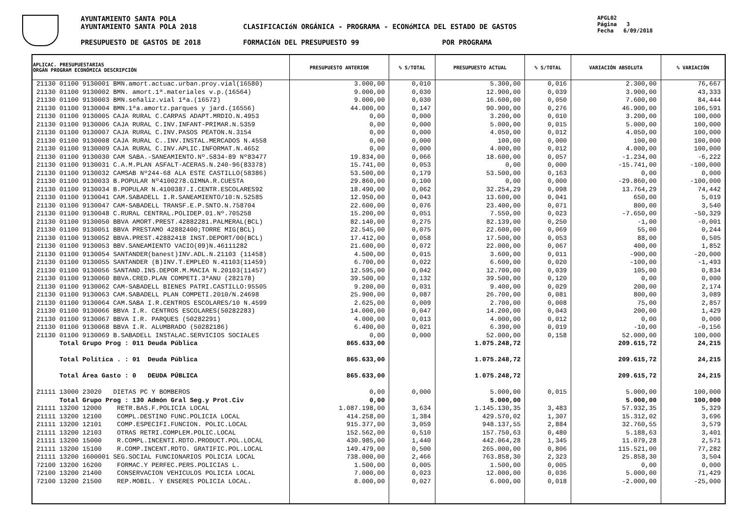AYUNTAMIENTO SANTA POLA
AYUNTAMIENTO SANTA POLA 2018
PRESUPUESTO DE GASTOS DE 2018
CLASIFICACIóN ORGÁNICA - PROGRAMA - ECONóMICA DEL ESTADO DE GASTOS
FORMACIóN DEL PRESUPUESTO 99 POR PROGRAMA
APGL02
Página 3
Fecha 6/09/2018
| APLICAC. PRESUPUESTARIAS ORGÁN PROGRAM ECONÓMICA DESCRIPCIÓN | PRESUPUESTO ANTERIOR | % S/TOTAL | PRESUPUESTO ACTUAL | % S/TOTAL | VARIACIÓN ABSOLUTA | % VARIACIÓN |
| --- | --- | --- | --- | --- | --- | --- |
| 21130 01100 9130001 BMN.amort.actuac.urban.proy.vial(16580) | 3.000,00 | 0,010 | 5.300,00 | 0,016 | 2.300,00 | 76,667 |
| 21130 01100 9130002 BMN. amort.1ª.materiales v.p.(16564) | 9.000,00 | 0,030 | 12.900,00 | 0,039 | 3.900,00 | 43,333 |
| 21130 01100 9130003 BMN.señaliz.vial 1ªa.(16572) | 9.000,00 | 0,030 | 16.600,00 | 0,050 | 7.600,00 | 84,444 |
| 21130 01100 9130004 BMN.1ªa.amortz.parques y jard.(16556) | 44.000,00 | 0,147 | 90.900,00 | 0,276 | 46.900,00 | 106,591 |
| 21130 01100 9130005 CAJA RURAL C.CARPAS ADAPT.MRDIO.N.4953 | 0,00 | 0,000 | 3.200,00 | 0,010 | 3.200,00 | 100,000 |
| 21130 01100 9130006 CAJA RURAL C.INV.INFANT-PRIMAR.N.5359 | 0,00 | 0,000 | 5.000,00 | 0,015 | 5.000,00 | 100,000 |
| 21130 01100 9130007 CAJA RURAL C.INV.PASOS PEATON.N.3154 | 0,00 | 0,000 | 4.050,00 | 0,012 | 4.050,00 | 100,000 |
| 21130 01100 9130008 CAJA RURAL C..INV.INSTAL.MERCADOS N.4558 | 0,00 | 0,000 | 100,00 | 0,000 | 100,00 | 100,000 |
| 21130 01100 9130009 CAJA RURAL C.INV.APLIC.INFORMAT.N.4652 | 0,00 | 0,000 | 4.000,00 | 0,012 | 4.000,00 | 100,000 |
| 21130 01100 9130030 CAM SABA.-SANEAMIENTO.Nº.5834-89 Nº83477 | 19.834,00 | 0,066 | 18.600,00 | 0,057 | -1.234,00 | -6,222 |
| 21130 01100 9130031 C.A.M.PLAN ASFALT-ACERAS.N.240-96(83378) | 15.741,00 | 0,053 | 0,00 | 0,000 | -15.741,00 | -100,000 |
| 21130 01100 9130032 CAMSAB Nº244-68 ALA ESTE CASTILLO(58386) | 53.500,00 | 0,179 | 53.500,00 | 0,163 | 0,00 | 0,000 |
| 21130 01100 9130033 B.POPULAR Nº4100278.GIMNA.R.CUESTA | 29.860,00 | 0,100 | 0,00 | 0,000 | -29.860,00 | -100,000 |
| 21130 01100 9130034 B.POPULAR N.4100387.I.CENTR.ESCOLARES92 | 18.490,00 | 0,062 | 32.254,29 | 0,098 | 13.764,29 | 74,442 |
| 21130 01100 9130041 CAM.SABADELL I.R.SANEAMIENTO/10:N.52585 | 12.950,00 | 0,043 | 13.600,00 | 0,041 | 650,00 | 5,019 |
| 21130 01100 9130047 CAM-SABADELL TRANSF.E.P.SNTO.N.758704 | 22.600,00 | 0,076 | 23.400,00 | 0,071 | 800,00 | 3,540 |
| 21130 01100 9130048 C.RURAL CENTRAL.POLIDEP.01.Nº.705258 | 15.200,00 | 0,051 | 7.550,00 | 0,023 | -7.650,00 | -50,329 |
| 21130 01100 9130050 BBVA AMORT.PREST.42882281.PALMERAL(BCL) | 82.140,00 | 0,275 | 82.139,00 | 0,250 | -1,00 | -0,001 |
| 21130 01100 9130051 BBVA PRESTAMO 42882400;TORRE MIG(BCL) | 22.545,00 | 0,075 | 22.600,00 | 0,069 | 55,00 | 0,244 |
| 21130 01100 9130052 BBVA.PREST.42882418 INST.DEPORT/00(BCL) | 17.412,00 | 0,058 | 17.500,00 | 0,053 | 88,00 | 0,505 |
| 21130 01100 9130053 BBV.SANEAMIENTO VACIO(09)N.46111282 | 21.600,00 | 0,072 | 22.000,00 | 0,067 | 400,00 | 1,852 |
| 21130 01100 9130054 SANTANDER(banest)INV.ADL.N.21103 (11458) | 4.500,00 | 0,015 | 3.600,00 | 0,011 | -900,00 | -20,000 |
| 21130 01100 9130055 SANTANDER (B)INV.T.EMPLEO N.41103(11459) | 6.700,00 | 0,022 | 6.600,00 | 0,020 | -100,00 | -1,493 |
| 21130 01100 9130056 SANTAND.INS.DEPOR.M.MACIA N.20103(11457) | 12.595,00 | 0,042 | 12.700,00 | 0,039 | 105,00 | 0,834 |
| 21130 01100 9130060 BBVA.CRED.PLAN COMPETI.3ªANU (282178) | 39.500,00 | 0,132 | 39.500,00 | 0,120 | 0,00 | 0,000 |
| 21130 01100 9130062 CAM-SABADELL BIENES PATRI.CASTILLO:95505 | 9.200,00 | 0,031 | 9.400,00 | 0,029 | 200,00 | 2,174 |
| 21130 01100 9130063 CAM.SABADELL PLAN COMPETI.2010/N.24698 | 25.900,00 | 0,087 | 26.700,00 | 0,081 | 800,00 | 3,089 |
| 21130 01100 9130064 CAM.SABA I.R.CENTROS ESCOLARES/10 N.4599 | 2.625,00 | 0,009 | 2.700,00 | 0,008 | 75,00 | 2,857 |
| 21130 01100 9130066 BBVA I.R. CENTROS ESCOLARES(50282283) | 14.000,00 | 0,047 | 14.200,00 | 0,043 | 200,00 | 1,429 |
| 21130 01100 9130067 BBVA I.R. PARQUES (50282291) | 4.000,00 | 0,013 | 4.000,00 | 0,012 | 0,00 | 0,000 |
| 21130 01100 9130068 BBVA I.R. ALUMBRADO (50282186) | 6.400,00 | 0,021 | 6.390,00 | 0,019 | -10,00 | -0,156 |
| 21130 01100 9130069 B.SABADELL INSTALAC.SERVICIOS SOCIALES | 0,00 | 0,000 | 52.000,00 | 0,158 | 52.000,00 | 100,000 |
| Total Grupo Prog : 011 Deuda Pública | 865.633,00 | | 1.075.248,72 | | 209.615,72 | 24,215 |
| Total Política . : 01 Deuda Pública | 865.633,00 | | 1.075.248,72 | | 209.615,72 | 24,215 |
| Total Área Gasto : 0 DEUDA PÚBLICA | 865.633,00 | | 1.075.248,72 | | 209.615,72 | 24,215 |
| 21111 13000 23020 DIETAS PC Y BOMBEROS | 0,00 | 0,000 | 5.000,00 | 0,015 | 5.000,00 | 100,000 |
| Total Grupo Prog : 130 Admón Gral Seg.y Prot.Civ | 0,00 | | 5.000,00 | | 5.000,00 | 100,000 |
| 21111 13200 12000 RETR.BAS.F.POLICIA LOCAL | 1.087.198,00 | 3,634 | 1.145.130,35 | 3,483 | 57.932,35 | 5,329 |
| 21111 13200 12100 COMPL.DESTINO FUNC.POLICIA LOCAL | 414.258,00 | 1,384 | 429.570,02 | 1,307 | 15.312,02 | 3,696 |
| 21111 13200 12101 COMP.ESPECIFI.FUNCION. POLIC.LOCAL | 915.377,00 | 3,059 | 948.137,55 | 2,884 | 32.760,55 | 3,579 |
| 21111 13200 12103 OTRAS RETRI.COMPLEM.POLIC.LOCAL | 152.562,00 | 0,510 | 157.750,63 | 0,480 | 5.188,63 | 3,401 |
| 21111 13200 15000 R.COMPL.INCENTI.RDTO.PRODUCT.POL.LOCAL | 430.985,00 | 1,440 | 442.064,28 | 1,345 | 11.079,28 | 2,571 |
| 21111 13200 15100 R.COMP.INCENT.RDTO. GRATIFIC.POL.LOCAL | 149.479,00 | 0,500 | 265.000,00 | 0,806 | 115.521,00 | 77,282 |
| 21111 13200 1600001 SEG.SOCIAL FUNCIONARIOS POLICIA LOCAL | 738.000,00 | 2,466 | 763.858,30 | 2,323 | 25.858,30 | 3,504 |
| 72100 13200 16200 FORMAC.Y PERFEC.PERS.POLICIAS L. | 1.500,00 | 0,005 | 1.500,00 | 0,005 | 0,00 | 0,000 |
| 72100 13200 21400 CONSERVACION VEHICULOS POLICIA LOCAL | 7.000,00 | 0,023 | 12.000,00 | 0,036 | 5.000,00 | 71,429 |
| 72100 13200 21500 REP.MOBIL. Y ENSERES POLICIA LOCAL. | 8.000,00 | 0,027 | 6.000,00 | 0,018 | -2.000,00 | -25,000 |